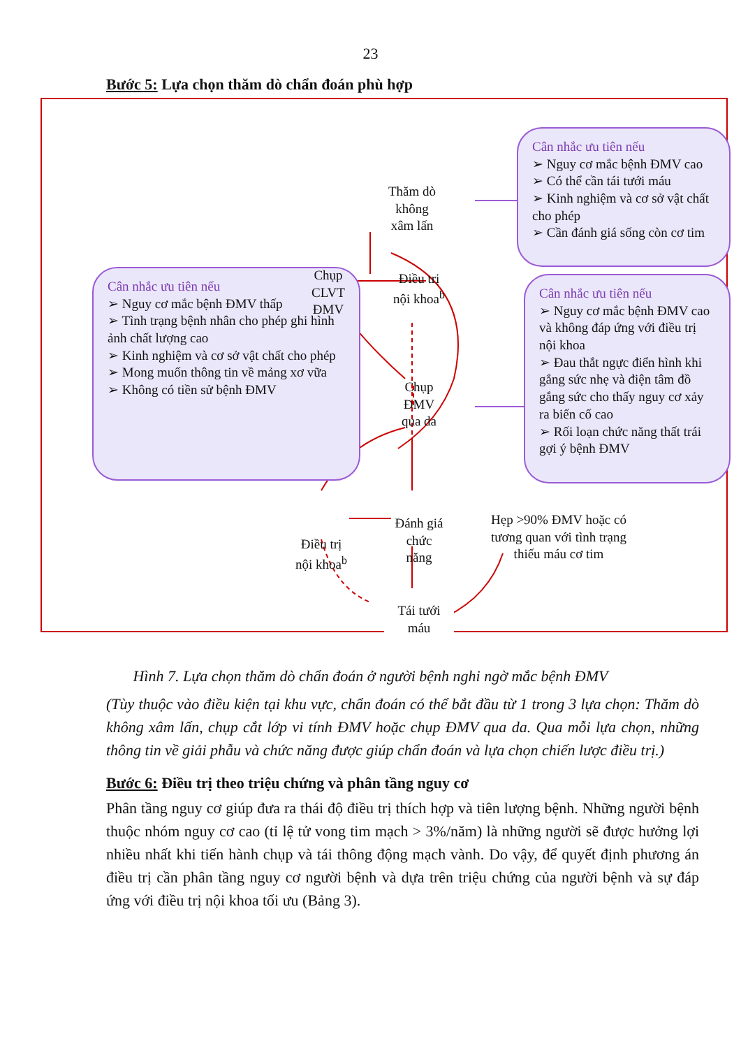23
Bước 5: Lựa chọn thăm dò chẩn đoán phù hợp
Cân nhắc ưu tiên nếu
➢ Nguy cơ mắc bệnh ĐMV thấp
➢ Tình trạng bệnh nhân cho phép ghi hình ảnh chất lượng cao
➢ Kinh nghiệm và cơ sở vật chất cho phép
➢ Mong muốn thông tin về mảng xơ vữa
➢ Không có tiền sử bệnh ĐMV
Cân nhắc ưu tiên nếu
➢ Nguy cơ mắc bệnh ĐMV cao
➢ Có thể cần tái tưới máu
➢ Kinh nghiệm và cơ sở vật chất cho phép
➢ Cần đánh giá sống còn cơ tim
Cân nhắc ưu tiên nếu
➢ Nguy cơ mắc bệnh ĐMV cao và không đáp ứng với điều trị nội khoa
➢ Đau thắt ngực điển hình khi gắng sức nhẹ và điện tâm đồ gắng sức cho thấy nguy cơ xảy ra biến cố cao
➢ Rối loạn chức năng thất trái gợi ý bệnh ĐMV
Thăm dò
không
xâm lấn
Chụp
CLVT
ĐMV
Điều trị
nội khoa<sup>b</sup>
Chụp
ĐMV
qua da
Đánh giá
chức
năng
Điều trị
nội khoa<sup>b</sup>
Hẹp >90% ĐMV hoặc có tương quan với tình trạng thiếu máu cơ tim
Tái tưới
máu
Hình 7. Lựa chọn thăm dò chẩn đoán ở người bệnh nghi ngờ mắc bệnh ĐMV
(Tùy thuộc vào điều kiện tại khu vực, chẩn đoán có thể bắt đầu từ 1 trong 3 lựa chọn: Thăm dò không xâm lấn, chụp cắt lớp vi tính ĐMV hoặc chụp ĐMV qua da. Qua mỗi lựa chọn, những thông tin về giải phẫu và chức năng được giúp chẩn đoán và lựa chọn chiến lược điều trị.)
Bước 6: Điều trị theo triệu chứng và phân tầng nguy cơ
Phân tầng nguy cơ giúp đưa ra thái độ điều trị thích hợp và tiên lượng bệnh. Những người bệnh thuộc nhóm nguy cơ cao (tỉ lệ tử vong tim mạch > 3%/năm) là những người sẽ được hưởng lợi nhiều nhất khi tiến hành chụp và tái thông động mạch vành. Do vậy, để quyết định phương án điều trị cần phân tầng nguy cơ người bệnh và dựa trên triệu chứng của người bệnh và sự đáp ứng với điều trị nội khoa tối ưu (Bảng 3).